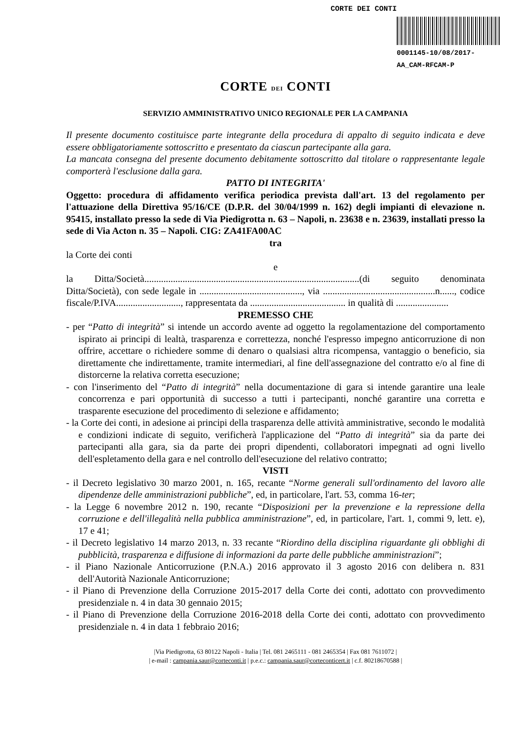CORTE DEI CONTI
0001145-10/08/2017-AA_CAM-RFCAM-P
CORTE DEI CONTI
SERVIZIO AMMINISTRATIVO UNICO REGIONALE PER LA CAMPANIA
Il presente documento costituisce parte integrante della procedura di appalto di seguito indicata e deve essere obbligatoriamente sottoscritto e presentato da ciascun partecipante alla gara.
La mancata consegna del presente documento debitamente sottoscritto dal titolare o rappresentante legale comporterà l'esclusione dalla gara.
PATTO DI INTEGRITA'
Oggetto: procedura di affidamento verifica periodica prevista dall'art. 13 del regolamento per l'attuazione della Direttiva 95/16/CE (D.P.R. del 30/04/1999 n. 162) degli impianti di elevazione n. 95415, installato presso la sede di Via Piedigrotta n. 63 – Napoli, n. 23638 e n. 23639, installati presso la sede di Via Acton n. 35 – Napoli. CIG: ZA41FA00AC
tra
la Corte dei conti
e
la Ditta/Società..........................................................................................(di seguito denominata Ditta/Società), con sede legale in ..........................................., via ...............................................n......, codice fiscale/P.IVA..........................., rappresentata da ........................................ in qualità di ......................
PREMESSO CHE
- per “Patto di integrità” si intende un accordo avente ad oggetto la regolamentazione del comportamento ispirato ai principi di lealtà, trasparenza e correttezza, nonché l'espresso impegno anticorruzione di non offrire, accettare o richiedere somme di denaro o qualsiasi altra ricompensa, vantaggio o beneficio, sia direttamente che indirettamente, tramite intermediari, al fine dell'assegnazione del contratto e/o al fine di distorcerne la relativa corretta esecuzione;
- con l'inserimento del “Patto di integrità” nella documentazione di gara si intende garantire una leale concorrenza e pari opportunità di successo a tutti i partecipanti, nonché garantire una corretta e trasparente esecuzione del procedimento di selezione e affidamento;
- la Corte dei conti, in adesione ai principi della trasparenza delle attività amministrative, secondo le modalità e condizioni indicate di seguito, verificherà l'applicazione del “Patto di integrità” sia da parte dei partecipanti alla gara, sia da parte dei propri dipendenti, collaboratori impegnati ad ogni livello dell'espletamento della gara e nel controllo dell'esecuzione del relativo contratto;
VISTI
- il Decreto legislativo 30 marzo 2001, n. 165, recante “Norme generali sull'ordinamento del lavoro alle dipendenze delle amministrazioni pubbliche”, ed, in particolare, l'art. 53, comma 16-ter;
- la Legge 6 novembre 2012 n. 190, recante “Disposizioni per la prevenzione e la repressione della corruzione e dell'illegalità nella pubblica amministrazione”, ed, in particolare, l'art. 1, commi 9, lett. e), 17 e 41;
- il Decreto legislativo 14 marzo 2013, n. 33 recante “Riordino della disciplina riguardante gli obblighi di pubblicità, trasparenza e diffusione di informazioni da parte delle pubbliche amministrazioni”;
- il Piano Nazionale Anticorruzione (P.N.A.) 2016 approvato il 3 agosto 2016 con delibera n. 831 dell'Autorità Nazionale Anticorruzione;
- il Piano di Prevenzione della Corruzione 2015-2017 della Corte dei conti, adottato con provvedimento presidenziale n. 4 in data 30 gennaio 2015;
- il Piano di Prevenzione della Corruzione 2016-2018 della Corte dei conti, adottato con provvedimento presidenziale n. 4 in data 1 febbraio 2016;
|Via Piedigrotta, 63 80122 Napoli - Italia | Tel. 081 2465111 - 081 2465354 | Fax 081 7611072 |
| e-mail : campania.saur@corteconti.it | p.e.c.: campania.saur@corteconticert.it | c.f. 80218670588 |